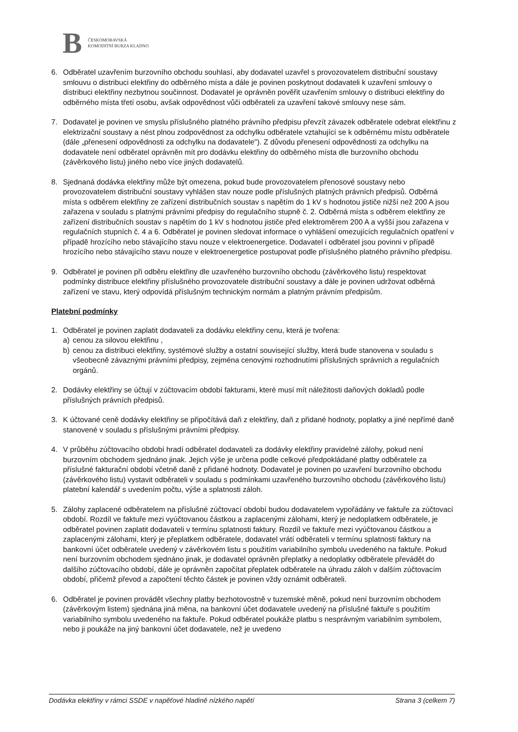B ČESKOMORAVSKÁ
KOMODITNÍ BURZA KLADNO
6. Odběratel uzavřením burzovního obchodu souhlasí, aby dodavatel uzavřel s provozovatelem distribuční soustavy smlouvu o distribuci elektřiny do odběrného místa a dále je povinen poskytnout dodavateli k uzavření smlouvy o distribuci elektřiny nezbytnou součinnost. Dodavatel je oprávněn pověřit uzavřením smlouvy o distribuci elektřiny do odběrného místa třetí osobu, avšak odpovědnost vůči odběrateli za uzavření takové smlouvy nese sám.
7. Dodavatel je povinen ve smyslu příslušného platného právního předpisu převzít závazek odběratele odebrat elektřinu z elektrizační soustavy a nést plnou zodpovědnost za odchylku odběratele vztahující se k odběrnému místu odběratele (dále „přenesení odpovědnosti za odchylku na dodavatele"). Z důvodu přenesení odpovědnosti za odchylku na dodavatele není odběratel oprávněn mít pro dodávku elektřiny do odběrného místa dle burzovního obchodu (závěrkového listu) jiného nebo více jiných dodavatelů.
8. Sjednaná dodávka elektřiny může být omezena, pokud bude provozovatelem přenosové soustavy nebo provozovatelem distribuční soustavy vyhlášen stav nouze podle příslušných platných právních předpisů. Odběrná místa s odběrem elektřiny ze zařízení distribučních soustav s napětím do 1 kV s hodnotou jističe nižší než 200 A jsou zařazena v souladu s platnými právními předpisy do regulačního stupně č. 2. Odběrná místa s odběrem elektřiny ze zařízení distribučních soustav s napětím do 1 kV s hodnotou jističe před elektroměrem 200 A a vyšší jsou zařazena v regulačních stupních č. 4 a 6. Odběratel je povinen sledovat informace o vyhlášení omezujících regulačních opatření v případě hrozícího nebo stávajícího stavu nouze v elektroenergetice. Dodavatel i odběratel jsou povinni v případě hrozícího nebo stávajícího stavu nouze v elektroenergetice postupovat podle příslušného platného právního předpisu.
9. Odběratel je povinen při odběru elektřiny dle uzavřeného burzovního obchodu (závěrkového listu) respektovat podmínky distribuce elektřiny příslušného provozovatele distribuční soustavy a dále je povinen udržovat odběrná zařízení ve stavu, který odpovídá příslušným technickým normám a platným právním předpisům.
Platební podmínky
1. Odběratel je povinen zaplatit dodavateli za dodávku elektřiny cenu, která je tvořena:
a) cenou za silovou elektřinu ,
b) cenou za distribuci elektřiny, systémové služby a ostatní související služby, která bude stanovena v souladu s všeobecně závaznými právními předpisy, zejména cenovými rozhodnutími příslušných správních a regulačních orgánů.
2. Dodávky elektřiny se účtují v zúčtovacím období fakturami, které musí mít náležitosti daňových dokladů podle příslušných právních předpisů.
3. K účtované ceně dodávky elektřiny se připočítává daň z elektřiny, daň z přidané hodnoty, poplatky a jiné nepřímé daně stanovené v souladu s příslušnými právními předpisy.
4. V průběhu zúčtovacího období hradí odběratel dodavateli za dodávky elektřiny pravidelné zálohy, pokud není burzovním obchodem sjednáno jinak. Jejich výše je určena podle celkové předpokládané platby odběratele za příslušné fakturační období včetně daně z přidané hodnoty. Dodavatel je povinen po uzavření burzovního obchodu (závěrkového listu) vystavit odběrateli v souladu s podmínkami uzavřeného burzovního obchodu (závěrkového listu) platební kalendář s uvedením počtu, výše a splatnosti záloh.
5. Zálohy zaplacené odběratelem na příslušné zúčtovací období budou dodavatelem vypořádány ve faktuře za zúčtovací období. Rozdíl ve faktuře mezi vyúčtovanou částkou a zaplacenými zálohami, který je nedoplatkem odběratele, je odběratel povinen zaplatit dodavateli v termínu splatnosti faktury. Rozdíl ve faktuře mezi vyúčtovanou částkou a zaplacenými zálohami, který je přeplatkem odběratele, dodavatel vrátí odběrateli v termínu splatnosti faktury na bankovní účet odběratele uvedený v závěrkovém listu s použitím variabilního symbolu uvedeného na faktuře. Pokud není burzovním obchodem sjednáno jinak, je dodavatel oprávněn přeplatky a nedoplatky odběratele převádět do dalšího zúčtovacího období, dále je oprávněn započítat přeplatek odběratele na úhradu záloh v dalším zúčtovacím období, přičemž převod a započtení těchto částek je povinen vždy oznámit odběrateli.
6. Odběratel je povinen provádět všechny platby bezhotovostně v tuzemské měně, pokud není burzovním obchodem (závěrkovým listem) sjednána jiná měna, na bankovní účet dodavatele uvedený na příslušné faktuře s použitím variabilního symbolu uvedeného na faktuře. Pokud odběratel poukáže platbu s nesprávným variabilním symbolem, nebo ji poukáže na jiný bankovní účet dodavatele, než je uvedeno
Dodávka elektřiny v rámci SSDE v napěťové hladině nízkého napětí Strana 3 (celkem 7)